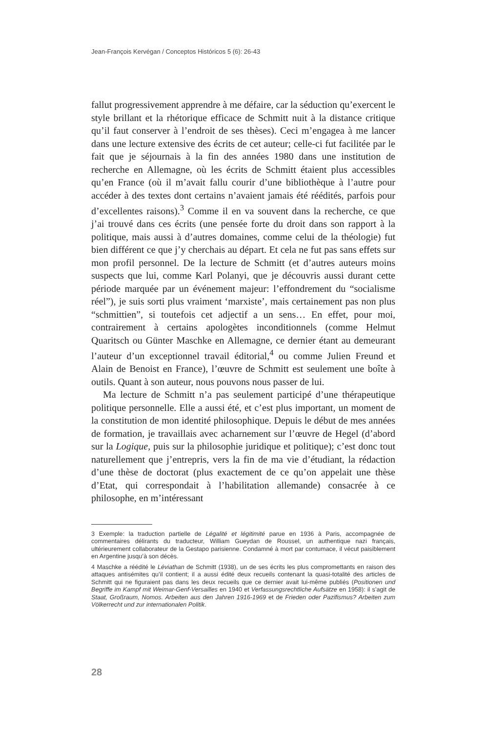Jean-François Kervégan / Conceptos Históricos 5 (6): 26-43
fallut progressivement apprendre à me défaire, car la séduction qu’exercent le style brillant et la rhétorique efficace de Schmitt nuit à la distance critique qu’il faut conserver à l’endroit de ses thèses). Ceci m’engagea à me lancer dans une lecture extensive des écrits de cet auteur; celle-ci fut facilitée par le fait que je séjournais à la fin des années 1980 dans une institution de recherche en Allemagne, où les écrits de Schmitt étaient plus accessibles qu’en France (où il m’avait fallu courir d’une bibliothèque à l’autre pour accéder à des textes dont certains n’avaient jamais été réédités, parfois pour d’excellentes raisons).<sup>3</sup> Comme il en va souvent dans la recherche, ce que j’ai trouvé dans ces écrits (une pensée forte du droit dans son rapport à la politique, mais aussi à d’autres domaines, comme celui de la théologie) fut bien différent ce que j’y cherchais au départ. Et cela ne fut pas sans effets sur mon profil personnel. De la lecture de Schmitt (et d’autres auteurs moins suspects que lui, comme Karl Polanyi, que je découvris aussi durant cette période marquée par un événement majeur: l’effondrement du “socialisme réel”), je suis sorti plus vraiment ‘marxiste’, mais certainement pas non plus “schmittien”, si toutefois cet adjectif a un sens… En effet, pour moi, contrairement à certains apologètes inconditionnels (comme Helmut Quaritsch ou Günter Maschke en Allemagne, ce dernier étant au demeurant l’auteur d’un exceptionnel travail éditorial,<sup>4</sup> ou comme Julien Freund et Alain de Benoist en France), l’œuvre de Schmitt est seulement une boîte à outils. Quant à son auteur, nous pouvons nous passer de lui.
Ma lecture de Schmitt n’a pas seulement participé d’une thérapeutique politique personnelle. Elle a aussi été, et c’est plus important, un moment de la constitution de mon identité philosophique. Depuis le début de mes années de formation, je travaillais avec acharnement sur l’œuvre de Hegel (d’abord sur la Logique, puis sur la philosophie juridique et politique); c’est donc tout naturellement que j’entrepris, vers la fin de ma vie d’étudiant, la rédaction d’une thèse de doctorat (plus exactement de ce qu’on appelait une thèse d’Etat, qui correspondait à l’habilitation allemande) consacrée à ce philosophe, en m’intéressant
3 Exemple: la traduction partielle de Légalité et légitimité parue en 1936 à Paris, accompagnée de commentaires délirants du traducteur, William Gueydan de Roussel, un authentique nazi français, ultérieurement collaborateur de la Gestapo parisienne. Condamné à mort par contumace, il vécut paisiblement en Argentine jusqu’à son décès.
4 Maschke a réédité le Léviathan de Schmitt (1938), un de ses écrits les plus compromettants en raison des attaques antisémites qu’il contient; il a aussi édité deux recueils contenant la quasi-totalité des articles de Schmitt qui ne figuraient pas dans les deux recueils que ce dernier avait lui-même publiés (Positionen und Begriffe im Kampf mit Weimar-Genf-Versailles en 1940 et Verfassungsrechtliche Aufsätze en 1958): il s’agit de Staat, Großraum, Nomos. Arbeiten aus den Jahren 1916-1969 et de Frieden oder Pazifismus? Arbeiten zum Völkerrecht und zur internationalen Politik.
28